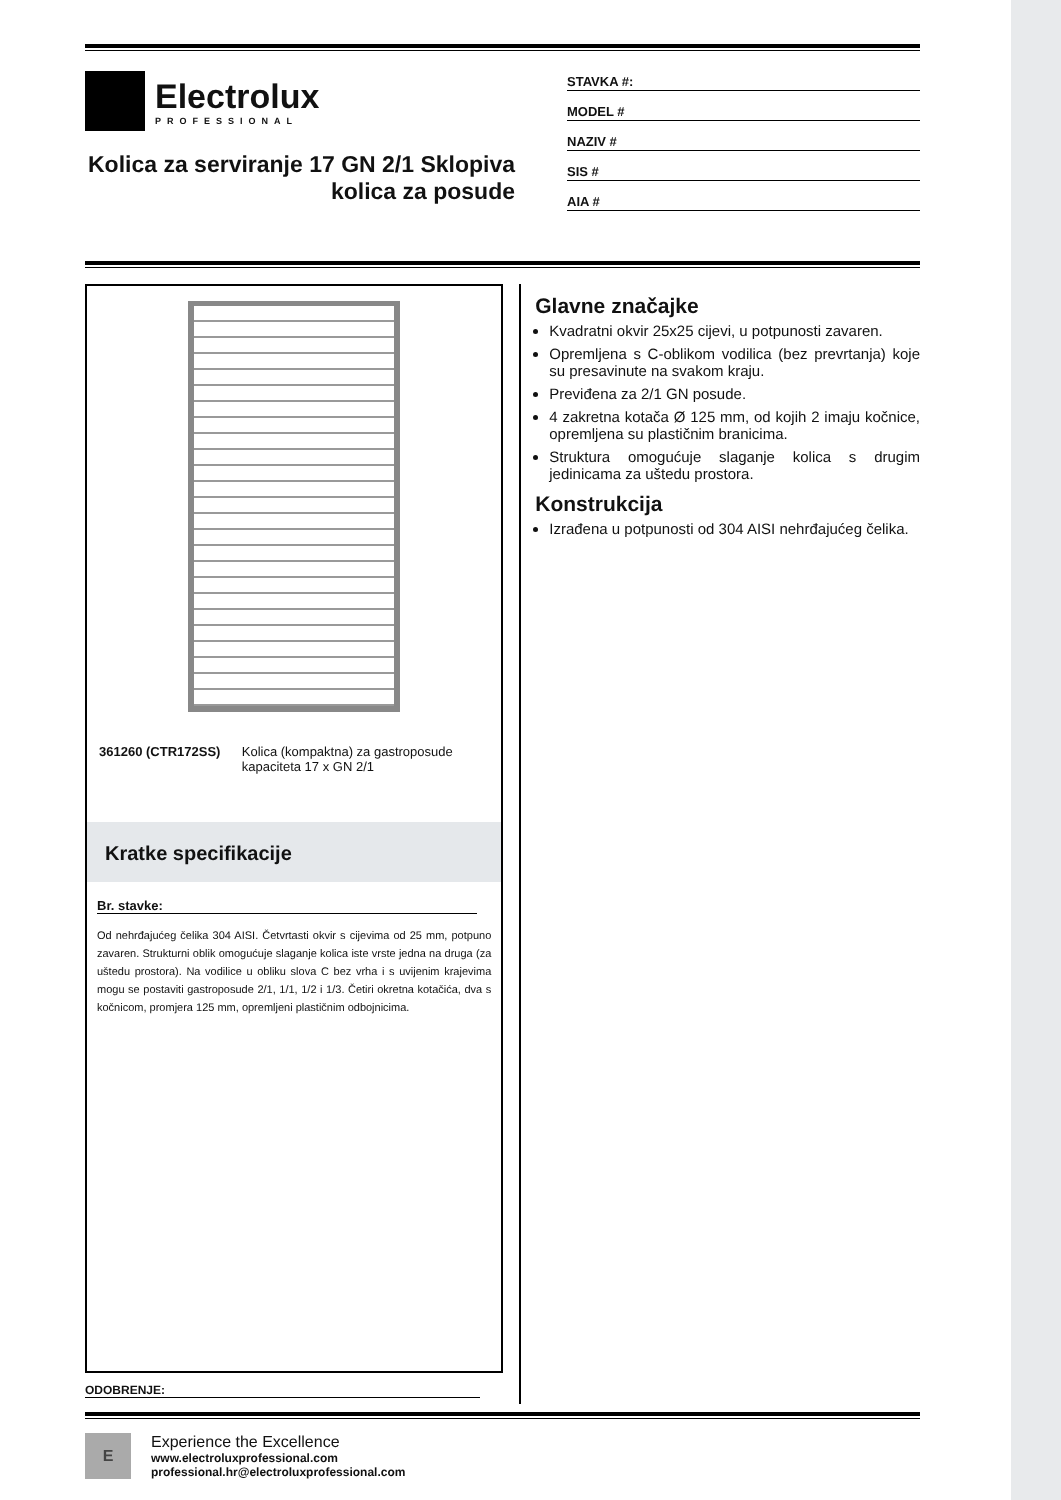Electrolux
PROFESSIONAL
Kolica za serviranje 17 GN 2/1 Sklopiva kolica za posude
STAVKA #:
MODEL #
NAZIV #
SIS #
AIA #
361260 (CTR172SS) Kolica (kompaktna) za gastroposude kapaciteta 17 x GN 2/1
Kratke specifikacije
Br. stavke:
Od nehrđajućeg čelika 304 AISI. Četvrtasti okvir s cijevima od 25 mm, potpuno zavaren. Strukturni oblik omogućuje slaganje kolica iste vrste jedna na druga (za uštedu prostora). Na vodilice u obliku slova C bez vrha i s uvijenim krajevima mogu se postaviti gastroposude 2/1, 1/1, 1/2 i 1/3. Četiri okretna kotačića, dva s kočnicom, promjera 125 mm, opremljeni plastičnim odbojnicima.
ODOBRENJE:
Glavne značajke
Kvadratni okvir 25x25 cijevi, u potpunosti zavaren.
Opremljena s C-oblikom vodilica (bez prevrtanja) koje su presavinute na svakom kraju.
Previđena za 2/1 GN posude.
4 zakretna kotača Ø 125 mm, od kojih 2 imaju kočnice, opremljena su plastičnim branicima.
Struktura omogućuje slaganje kolica s drugim jedinicama za uštedu prostora.
Konstrukcija
Izrađena u potpunosti od 304 AISI nehrđajućeg čelika.
E
Experience the Excellence
www.electroluxprofessional.com
professional.hr@electroluxprofessional.com